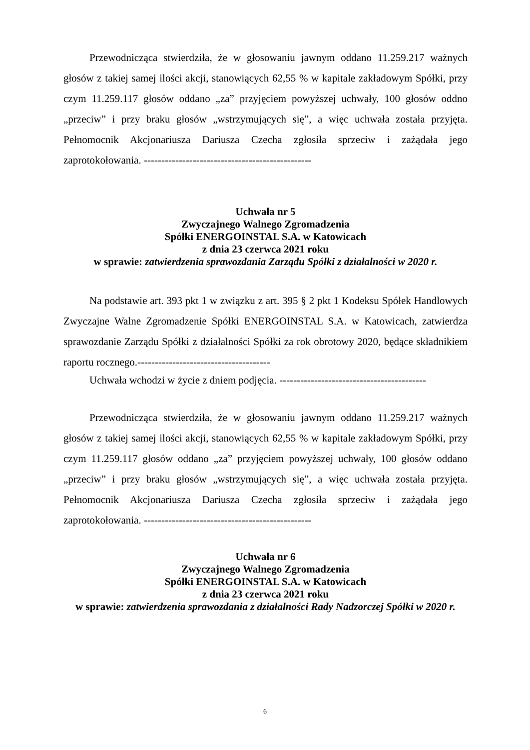Przewodnicząca stwierdziła, że w głosowaniu jawnym oddano 11.259.217 ważnych głosów z takiej samej ilości akcji, stanowiących 62,55 % w kapitale zakładowym Spółki, przy czym 11.259.117 głosów oddano „za” przyjęciem powyższej uchwały, 100 głosów oddno „przeciw” i przy braku głosów „wstrzymujących się”, a więc uchwała została przyjęta. Pełnomocnik Akcjonariusza Dariusza Czecha zgłosiła sprzeciw i zażądała jego zaprotokołowania. ------------------------------------------------
Uchwała nr 5
Zwyczajnego Walnego Zgromadzenia
Spółki ENERGOINSTAL S.A. w Katowicach
z dnia 23 czerwca 2021 roku
w sprawie: zatwierdzenia sprawozdania Zarządu Spółki z działalności w 2020 r.
Na podstawie art. 393 pkt 1 w związku z art. 395 § 2 pkt 1 Kodeksu Spółek Handlowych Zwyczajne Walne Zgromadzenie Spółki ENERGOINSTAL S.A. w Katowicach, zatwierdza sprawozdanie Zarządu Spółki z działalności Spółki za rok obrotowy 2020, będące składnikiem raportu rocznego.--------------------------------------
Uchwała wchodzi w życie z dniem podjęcia. ------------------------------------------
Przewodnicząca stwierdziła, że w głosowaniu jawnym oddano 11.259.217 ważnych głosów z takiej samej ilości akcji, stanowiących 62,55 % w kapitale zakładowym Spółki, przy czym 11.259.117 głosów oddano „za” przyjęciem powyższej uchwały, 100 głosów oddano „przeciw” i przy braku głosów „wstrzymujących się”, a więc uchwała została przyjęta. Pełnomocnik Akcjonariusza Dariusza Czecha zgłosiła sprzeciw i zażądała jego zaprotokołowania. ------------------------------------------------
Uchwała nr 6
Zwyczajnego Walnego Zgromadzenia
Spółki ENERGOINSTAL S.A. w Katowicach
z dnia 23 czerwca 2021 roku
w sprawie: zatwierdzenia sprawozdania z działalności Rady Nadzorczej Spółki w 2020 r.
6